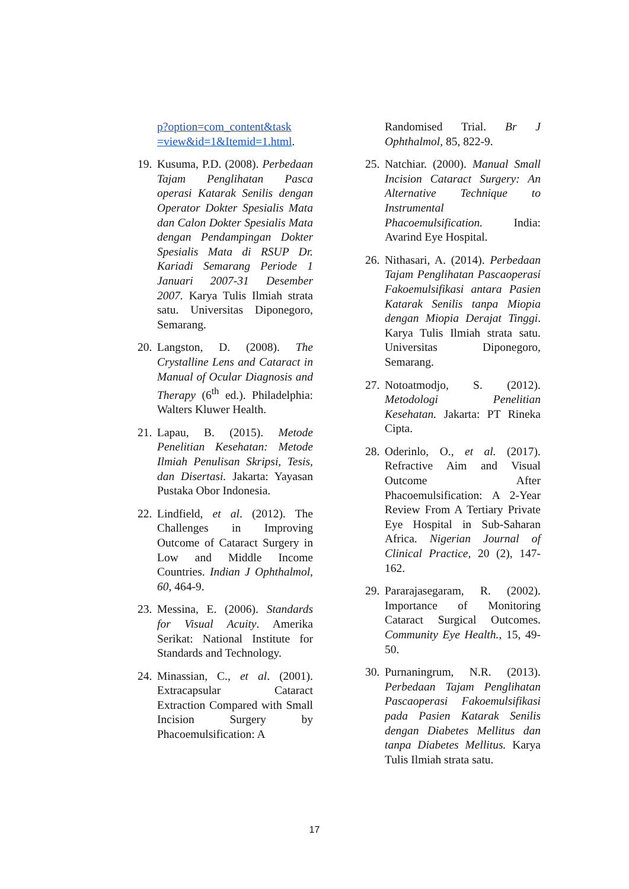p?option=com_content&task =view&id=1&Itemid=1.html.
19. Kusuma, P.D. (2008). Perbedaan Tajam Penglihatan Pasca operasi Katarak Senilis dengan Operator Dokter Spesialis Mata dan Calon Dokter Spesialis Mata dengan Pendampingan Dokter Spesialis Mata di RSUP Dr. Kariadi Semarang Periode 1 Januari 2007-31 Desember 2007. Karya Tulis Ilmiah strata satu. Universitas Diponegoro, Semarang.
20. Langston, D. (2008). The Crystalline Lens and Cataract in Manual of Ocular Diagnosis and Therapy (6<sup>th</sup> ed.). Philadelphia: Walters Kluwer Health.
21. Lapau, B. (2015). Metode Penelitian Kesehatan: Metode Ilmiah Penulisan Skripsi, Tesis, dan Disertasi. Jakarta: Yayasan Pustaka Obor Indonesia.
22. Lindfield, et al. (2012). The Challenges in Improving Outcome of Cataract Surgery in Low and Middle Income Countries. Indian J Ophthalmol, 60, 464-9.
23. Messina, E. (2006). Standards for Visual Acuity. Amerika Serikat: National Institute for Standards and Technology.
24. Minassian, C., et al. (2001). Extracapsular Cataract Extraction Compared with Small Incision Surgery by Phacoemulsification: A
Randomised Trial. Br J Ophthalmol, 85, 822-9.
25. Natchiar. (2000). Manual Small Incision Cataract Surgery: An Alternative Technique to Instrumental Phacoemulsification. India: Avarind Eye Hospital.
26. Nithasari, A. (2014). Perbedaan Tajam Penglihatan Pascaoperasi Fakoemulsifikasi antara Pasien Katarak Senilis tanpa Miopia dengan Miopia Derajat Tinggi. Karya Tulis Ilmiah strata satu. Universitas Diponegoro, Semarang.
27. Notoatmodjo, S. (2012). Metodologi Penelitian Kesehatan. Jakarta: PT Rineka Cipta.
28. Oderinlo, O., et al. (2017). Refractive Aim and Visual Outcome After Phacoemulsification: A 2-Year Review From A Tertiary Private Eye Hospital in Sub-Saharan Africa. Nigerian Journal of Clinical Practice, 20 (2), 147-162.
29. Pararajasegaram, R. (2002). Importance of Monitoring Cataract Surgical Outcomes. Community Eye Health., 15, 49-50.
30. Purnaningrum, N.R. (2013). Perbedaan Tajam Penglihatan Pascaoperasi Fakoemulsifikasi pada Pasien Katarak Senilis dengan Diabetes Mellitus dan tanpa Diabetes Mellitus. Karya Tulis Ilmiah strata satu.
17